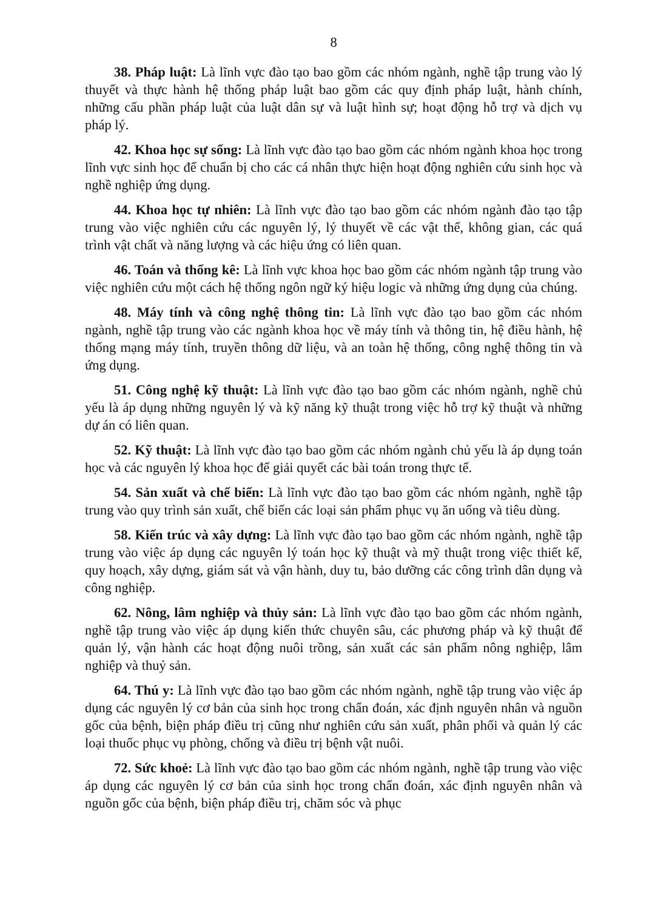8
38. Pháp luật: Là lĩnh vực đào tạo bao gồm các nhóm ngành, nghề tập trung vào lý thuyết và thực hành hệ thống pháp luật bao gồm các quy định pháp luật, hành chính, những cấu phần pháp luật của luật dân sự và luật hình sự; hoạt động hỗ trợ và dịch vụ pháp lý.
42. Khoa học sự sống: Là lĩnh vực đào tạo bao gồm các nhóm ngành khoa học trong lĩnh vực sinh học để chuẩn bị cho các cá nhân thực hiện hoạt động nghiên cứu sinh học và nghề nghiệp ứng dụng.
44. Khoa học tự nhiên: Là lĩnh vực đào tạo bao gồm các nhóm ngành đào tạo tập trung vào việc nghiên cứu các nguyên lý, lý thuyết về các vật thể, không gian, các quá trình vật chất và năng lượng và các hiệu ứng có liên quan.
46. Toán và thống kê: Là lĩnh vực khoa học bao gồm các nhóm ngành tập trung vào việc nghiên cứu một cách hệ thống ngôn ngữ ký hiệu logic và những ứng dụng của chúng.
48. Máy tính và công nghệ thông tin: Là lĩnh vực đào tạo bao gồm các nhóm ngành, nghề tập trung vào các ngành khoa học về máy tính và thông tin, hệ điều hành, hệ thống mạng máy tính, truyền thông dữ liệu, và an toàn hệ thống, công nghệ thông tin và ứng dụng.
51. Công nghệ kỹ thuật: Là lĩnh vực đào tạo bao gồm các nhóm ngành, nghề chủ yếu là áp dụng những nguyên lý và kỹ năng kỹ thuật trong việc hỗ trợ kỹ thuật và những dự án có liên quan.
52. Kỹ thuật: Là lĩnh vực đào tạo bao gồm các nhóm ngành chủ yếu là áp dụng toán học và các nguyên lý khoa học để giải quyết các bài toán trong thực tế.
54. Sản xuất và chế biến: Là lĩnh vực đào tạo bao gồm các nhóm ngành, nghề tập trung vào quy trình sản xuất, chế biến các loại sản phẩm phục vụ ăn uống và tiêu dùng.
58. Kiến trúc và xây dựng: Là lĩnh vực đào tạo bao gồm các nhóm ngành, nghề tập trung vào việc áp dụng các nguyên lý toán học kỹ thuật và mỹ thuật trong việc thiết kế, quy hoạch, xây dựng, giám sát và vận hành, duy tu, bảo dưỡng các công trình dân dụng và công nghiệp.
62. Nông, lâm nghiệp và thủy sản: Là lĩnh vực đào tạo bao gồm các nhóm ngành, nghề tập trung vào việc áp dụng kiến thức chuyên sâu, các phương pháp và kỹ thuật để quản lý, vận hành các hoạt động nuôi trồng, sản xuất các sản phẩm nông nghiệp, lâm nghiệp và thuỷ sản.
64. Thú y: Là lĩnh vực đào tạo bao gồm các nhóm ngành, nghề tập trung vào việc áp dụng các nguyên lý cơ bản của sinh học trong chẩn đoán, xác định nguyên nhân và nguồn gốc của bệnh, biện pháp điều trị cũng như nghiên cứu sản xuất, phân phối và quản lý các loại thuốc phục vụ phòng, chống và điều trị bệnh vật nuôi.
72. Sức khoẻ: Là lĩnh vực đào tạo bao gồm các nhóm ngành, nghề tập trung vào việc áp dụng các nguyên lý cơ bản của sinh học trong chẩn đoán, xác định nguyên nhân và nguồn gốc của bệnh, biện pháp điều trị, chăm sóc và phục